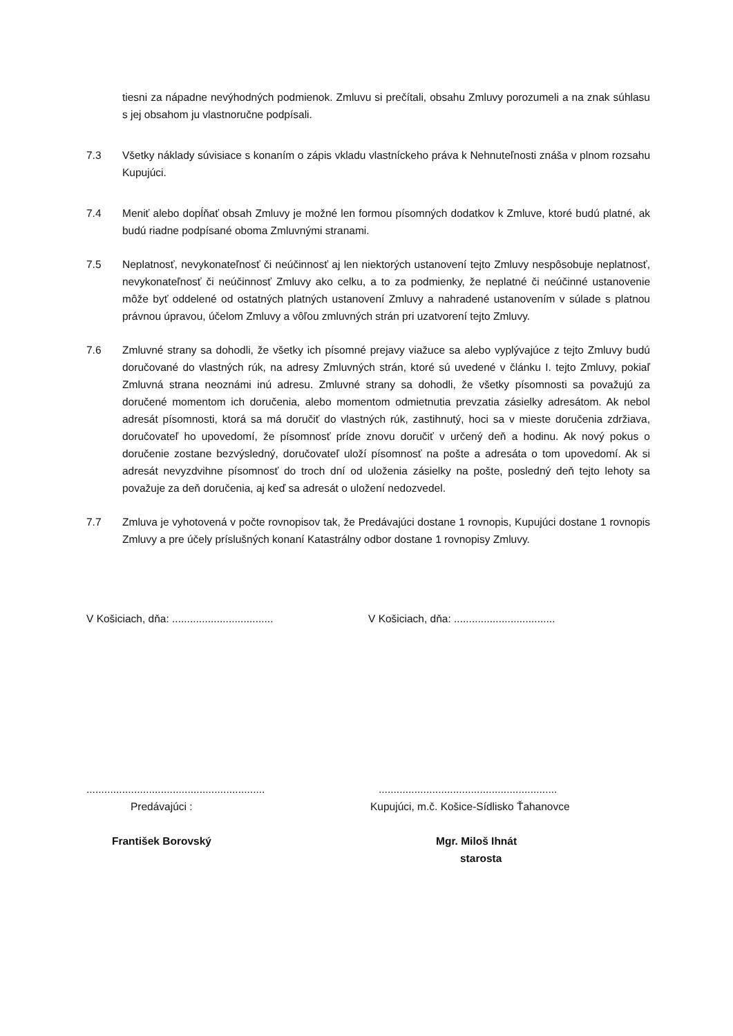tiesni za nápadne nevýhodných podmienok. Zmluvu si prečítali, obsahu Zmluvy porozumeli a na znak súhlasu s jej obsahom ju vlastnoručne podpísali.
7.3 Všetky náklady súvisiace s konaním o zápis vkladu vlastníckeho práva k Nehnuteľnosti znáša v plnom rozsahu Kupujúci.
7.4 Meniť alebo dopĺňať obsah Zmluvy je možné len formou písomných dodatkov k Zmluve, ktoré budú platné, ak budú riadne podpísané oboma Zmluvnými stranami.
7.5 Neplatnosť, nevykonateľnosť či neúčinnosť aj len niektorých ustanovení tejto Zmluvy nespôsobuje neplatnosť, nevykonateľnosť či neúčinnosť Zmluvy ako celku, a to za podmienky, že neplatné či neúčinné ustanovenie môže byť oddelené od ostatných platných ustanovení Zmluvy a nahradené ustanovením v súlade s platnou právnou úpravou, účelom Zmluvy a vôľou zmluvných strán pri uzatvorení tejto Zmluvy.
7.6 Zmluvné strany sa dohodli, že všetky ich písomné prejavy viažuce sa alebo vyplývajúce z tejto Zmluvy budú doručované do vlastných rúk, na adresy Zmluvných strán, ktoré sú uvedené v článku I. tejto Zmluvy, pokiaľ Zmluvná strana neoznámi inú adresu. Zmluvné strany sa dohodli, že všetky písomnosti sa považujú za doručené momentom ich doručenia, alebo momentom odmietnutia prevzatia zásielky adresátom. Ak nebol adresát písomnosti, ktorá sa má doručiť do vlastných rúk, zastihnutý, hoci sa v mieste doručenia zdržiava, doručovateľ ho upovedomí, že písomnosť príde znovu doručiť v určený deň a hodinu. Ak nový pokus o doručenie zostane bezvýsledný, doručovateľ uloží písomnosť na pošte a adresáta o tom upovedomí. Ak si adresát nevyzdvihne písomnosť do troch dní od uloženia zásielky na pošte, posledný deň tejto lehoty sa považuje za deň doručenia, aj keď sa adresát o uložení nedozvedel.
7.7 Zmluva je vyhotovená v počte rovnopisov tak, že Predávajúci dostane 1 rovnopis, Kupujúci dostane 1 rovnopis Zmluvy a pre účely príslušných konaní Katastrálny odbor dostane 1 rovnopisy Zmluvy.
V Košiciach, dňa: ..................................
V Košiciach, dňa: ..................................
............................................................
Predávajúci :
František Borovský
............................................................
Kupujúci, m.č. Košice-Sídlisko Ťahanovce
Mgr. Miloš Ihnát
starosta